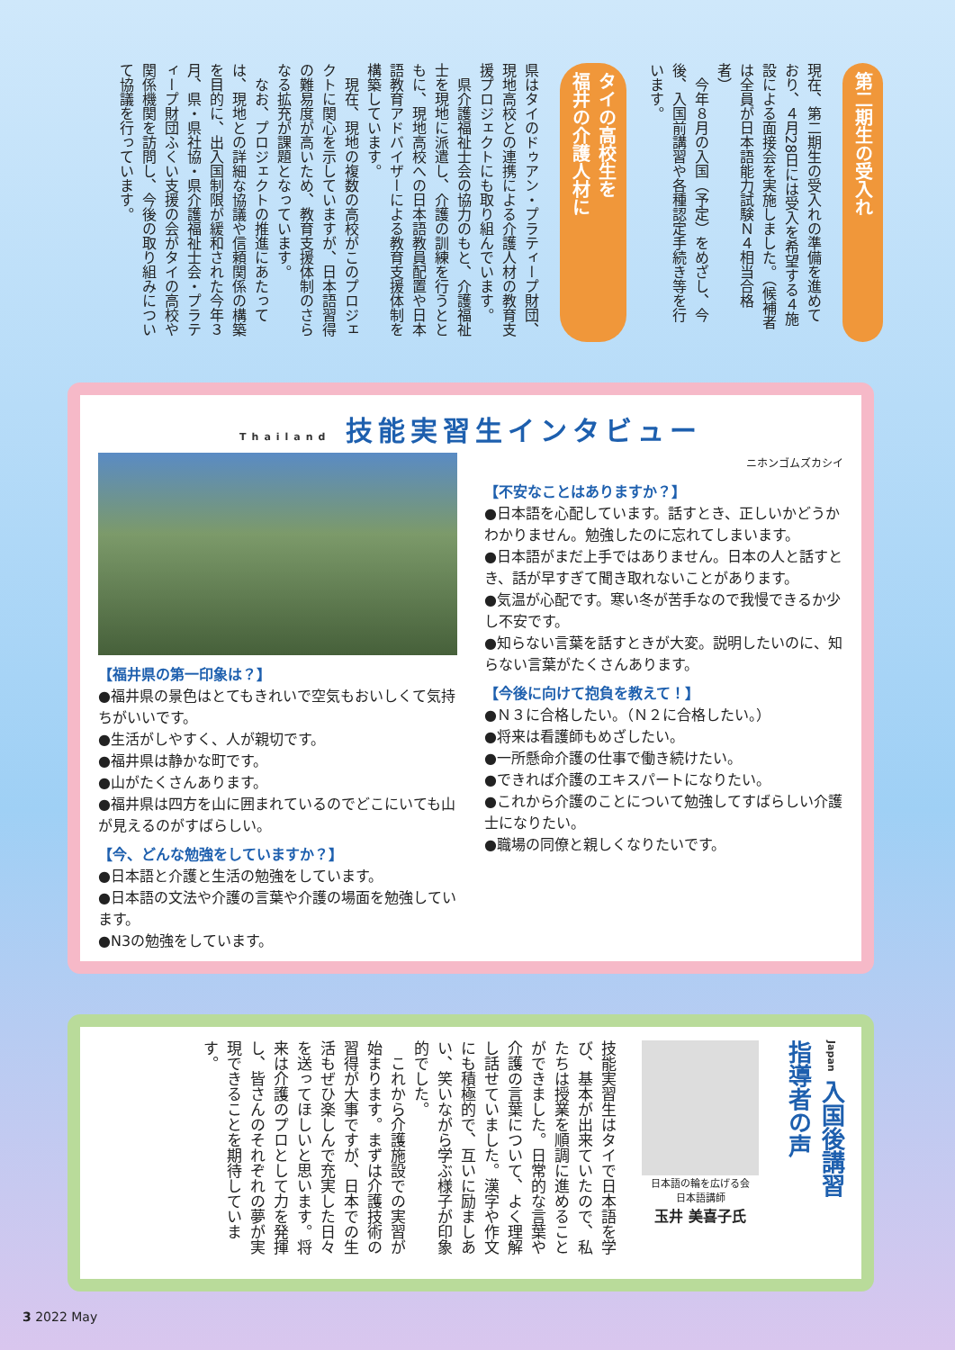第二期生の受入れ
現在、第二期生の受入れの準備を進めており、４月28日には受入を希望する４施設による面接会を実施しました。（候補者は全員が日本語能力試験Ｎ４相当合格者）
　今年８月の入国（予定）をめざし、今後、入国前講習や各種認定手続き等を行います。
タイの高校生を
福井の介護人材に
県はタイのドゥアン・プラティープ財団、現地高校との連携による介護人材の教育支援プロジェクトにも取り組んでいます。
　県介護福祉士会の協力のもと、介護福祉士を現地に派遣し、介護の訓練を行うとともに、現地高校への日本語教員配置や日本語教育アドバイザーによる教育支援体制を構築しています。
　現在、現地の複数の高校がこのプロジェクトに関心を示していますが、日本語習得の難易度が高いため、教育支援体制のさらなる拡充が課題となっています。
　なお、プロジェクトの推進にあたっては、現地との詳細な協議や信頼関係の構築を目的に、出入国制限が緩和された今年３月、県・県社協・県介護福祉士会・プラティープ財団ふくい支援の会がタイの高校や関係機関を訪問し、今後の取り組みについて協議を行っています。
Thailand 技能実習生インタビュー
【福井県の第一印象は？】
●福井県の景色はとてもきれいで空気もおいしくて気持ちがいいです。
●生活がしやすく、人が親切です。
●福井県は静かな町です。
●山がたくさんあります。
●福井県は四方を山に囲まれているのでどこにいても山が見えるのがすばらしい。
【今、どんな勉強をしていますか？】
●日本語と介護と生活の勉強をしています。
●日本語の文法や介護の言葉や介護の場面を勉強しています。
●N3の勉強をしています。
ニホンゴムズカシイ
【不安なことはありますか？】
●日本語を心配しています。話すとき、正しいかどうかわかりません。勉強したのに忘れてしまいます。
●日本語がまだ上手ではありません。日本の人と話すとき、話が早すぎて聞き取れないことがあります。
●気温が心配です。寒い冬が苦手なので我慢できるか少し不安です。
●知らない言葉を話すときが大変。説明したいのに、知らない言葉がたくさんあります。
【今後に向けて抱負を教えて！】
●Ｎ３に合格したい。（Ｎ２に合格したい。）
●将来は看護師もめざしたい。
●一所懸命介護の仕事で働き続けたい。
●できれば介護のエキスパートになりたい。
●これから介護のことについて勉強してすばらしい介護士になりたい。
●職場の同僚と親しくなりたいです。
Japan 入国後講習
指導者の声
日本語の輪を広げる会
日本語講師
玉井 美喜子氏
技能実習生はタイで日本語を学び、基本が出来ていたので、私たちは授業を順調に進めることができました。日常的な言葉や介護の言葉について、よく理解し話せていました。漢字や作文にも積極的で、互いに励ましあい、笑いながら学ぶ様子が印象的でした。
　これから介護施設での実習が始まります。まずは介護技術の習得が大事ですが、日本での生活もぜひ楽しんで充実した日々を送ってほしいと思います。将来は介護のプロとして力を発揮し、皆さんのそれぞれの夢が実現できることを期待しています。
3 2022 May